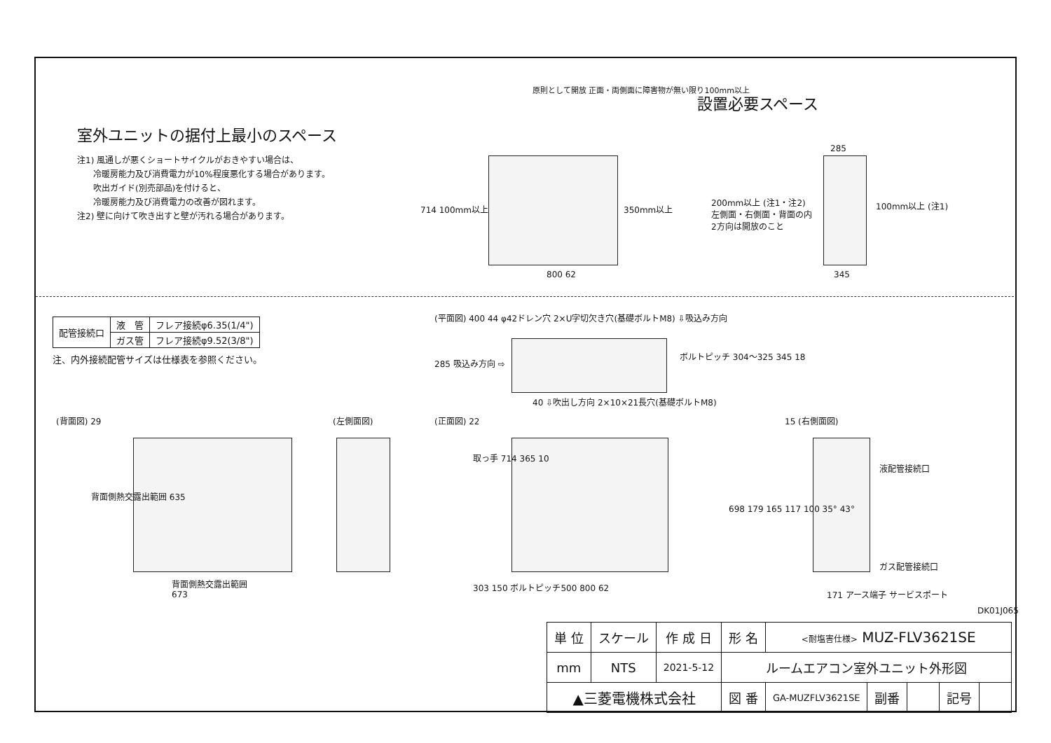室外ユニットの据付上最小のスペース
注1) 風通しが悪くショートサイクルがおきやすい場合は、
冷暖房能力及び消費電力が10%程度悪化する場合があります。
吹出ガイド(別売部品)を付けると、
冷暖房能力及び消費電力の改善が図れます。
注2) 壁に向けて吹き出すと壁が汚れる場合があります。
設置必要スペース
原則として開放 正面・両側面に障害物が無い限り100mm以上
714 100mm以上 350mm以上
200mm以上 (注1・注2)
左側面・右側面・背面の内
2方向は開放のこと
100mm以上 (注1)
285
800 62 345
| 配管接続口 | 液 管 | フレア接続φ6.35(1/4") |
| | ガス管 | フレア接続φ9.52(3/8") |
注、内外接続配管サイズは仕様表を参照ください。
(平面図) 400 44 φ42ドレン穴 2×U字切欠き穴(基礎ボルトM8) ⇩吸込み方向
285 吸込み方向 ⇨
ボルトピッチ 304〜325 345 18
40 ⇩吹出し方向 2×10×21長穴(基礎ボルトM8)
(背面図) 29 (左側面図) (正面図) 22 15 (右側面図)
背面側熱交露出範囲 635
背面側熱交露出範囲
673
取っ手 714 365 10
303 150 ボルトピッチ500 800 62
液配管接続口
698 179 165 117 100 35° 43°
ガス配管接続口
171 アース端子 サービスポート
DK01J065
| 単 位 | スケール | 作 成 日 | 形 名 | <耐塩害仕様> MUZ-FLV3621SE | | | | |
| mm | NTS | 2021-5-12 | ルームエアコン室外ユニット外形図 | | | | | |
| ▲三菱電機株式会社 | | | 図 番 | GA-MUZFLV3621SE | 副番 | | 記号 | |